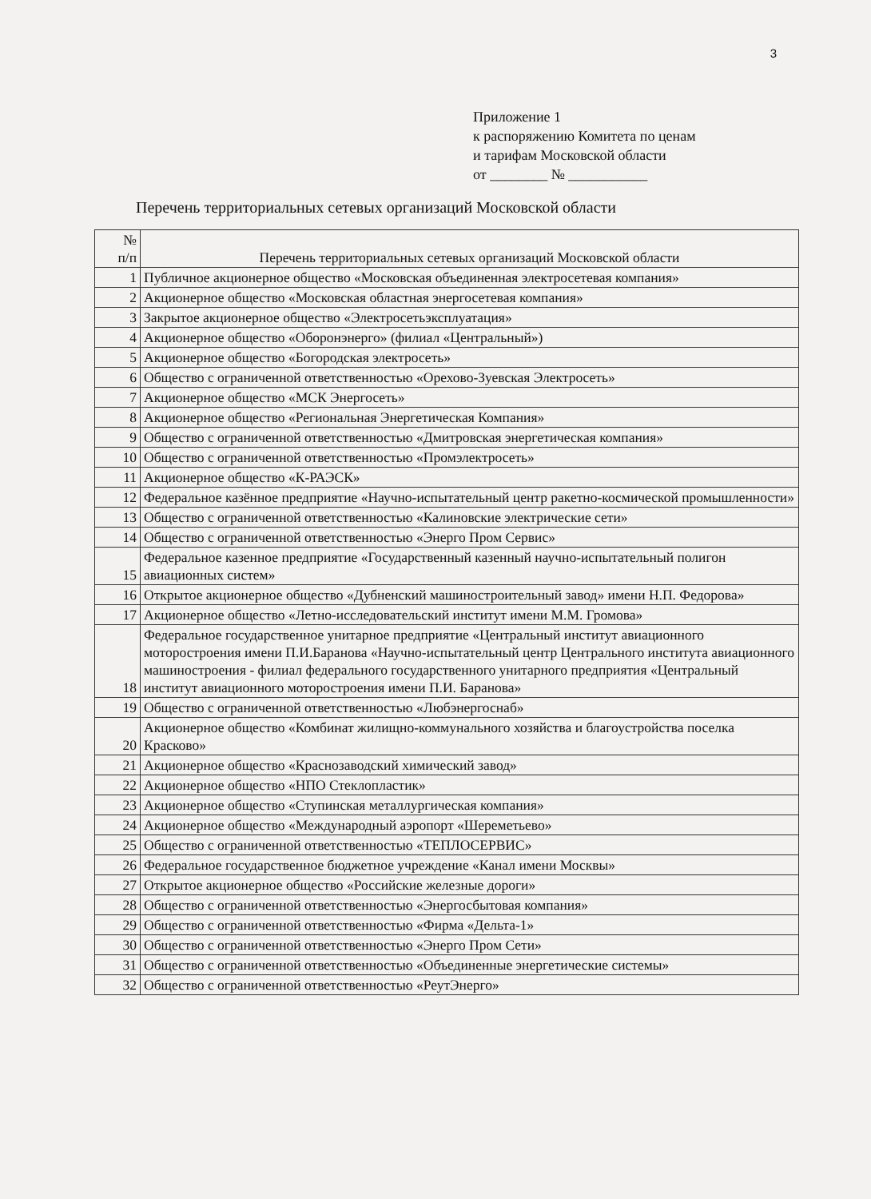3
Приложение 1
к распоряжению Комитета по ценам
и тарифам Московской области
от ________ № ___________
Перечень территориальных сетевых организаций Московской области
| № п/п | Перечень территориальных сетевых организаций Московской области |
| --- | --- |
| 1 | Публичное акционерное общество «Московская объединенная электросетевая компания» |
| 2 | Акционерное общество «Московская областная энергосетевая компания» |
| 3 | Закрытое акционерное общество «Электросетьэксплуатация» |
| 4 | Акционерное общество «Оборонэнерго» (филиал «Центральный») |
| 5 | Акционерное общество «Богородская электросеть» |
| 6 | Общество с ограниченной ответственностью «Орехово-Зуевская Электросеть» |
| 7 | Акционерное общество «МСК Энергосеть» |
| 8 | Акционерное общество «Региональная Энергетическая Компания» |
| 9 | Общество с ограниченной ответственностью «Дмитровская энергетическая компания» |
| 10 | Общество с ограниченной ответственностью «Промэлектросеть» |
| 11 | Акционерное общество «К-РАЭСК» |
| 12 | Федеральное казённое предприятие «Научно-испытательный центр ракетно-космической промышленности» |
| 13 | Общество с ограниченной ответственностью «Калиновские электрические сети» |
| 14 | Общество с ограниченной ответственностью «Энерго Пром Сервис» |
| 15 | Федеральное казенное предприятие «Государственный казенный научно-испытательный полигон авиационных систем» |
| 16 | Открытое акционерное общество «Дубненский машиностроительный завод» имени Н.П. Федорова» |
| 17 | Акционерное общество «Летно-исследовательский институт имени М.М. Громова» |
| 18 | Федеральное государственное унитарное предприятие «Центральный институт авиационного моторостроения имени П.И.Баранова «Научно-испытательный центр Центрального института авиационного машиностроения - филиал федерального государственного унитарного предприятия «Центральный институт авиационного моторостроения имени П.И. Баранова» |
| 19 | Общество с ограниченной ответственностью «Любэнергоснаб» |
| 20 | Акционерное общество «Комбинат жилищно-коммунального хозяйства и благоустройства поселка Красково» |
| 21 | Акционерное общество «Краснозаводский химический завод» |
| 22 | Акционерное общество «НПО Стеклопластик» |
| 23 | Акционерное общество «Ступинская металлургическая компания» |
| 24 | Акционерное общество «Международный аэропорт «Шереметьево» |
| 25 | Общество с ограниченной ответственностью «ТЕПЛОСЕРВИС» |
| 26 | Федеральное государственное бюджетное учреждение «Канал имени Москвы» |
| 27 | Открытое акционерное общество «Российские железные дороги» |
| 28 | Общество с ограниченной ответственностью «Энергосбытовая компания» |
| 29 | Общество с ограниченной ответственностью «Фирма «Дельта-1» |
| 30 | Общество с ограниченной ответственностью «Энерго Пром Сети» |
| 31 | Общество с ограниченной ответственностью «Объединенные энергетические системы» |
| 32 | Общество с ограниченной ответственностью «РеутЭнерго» |